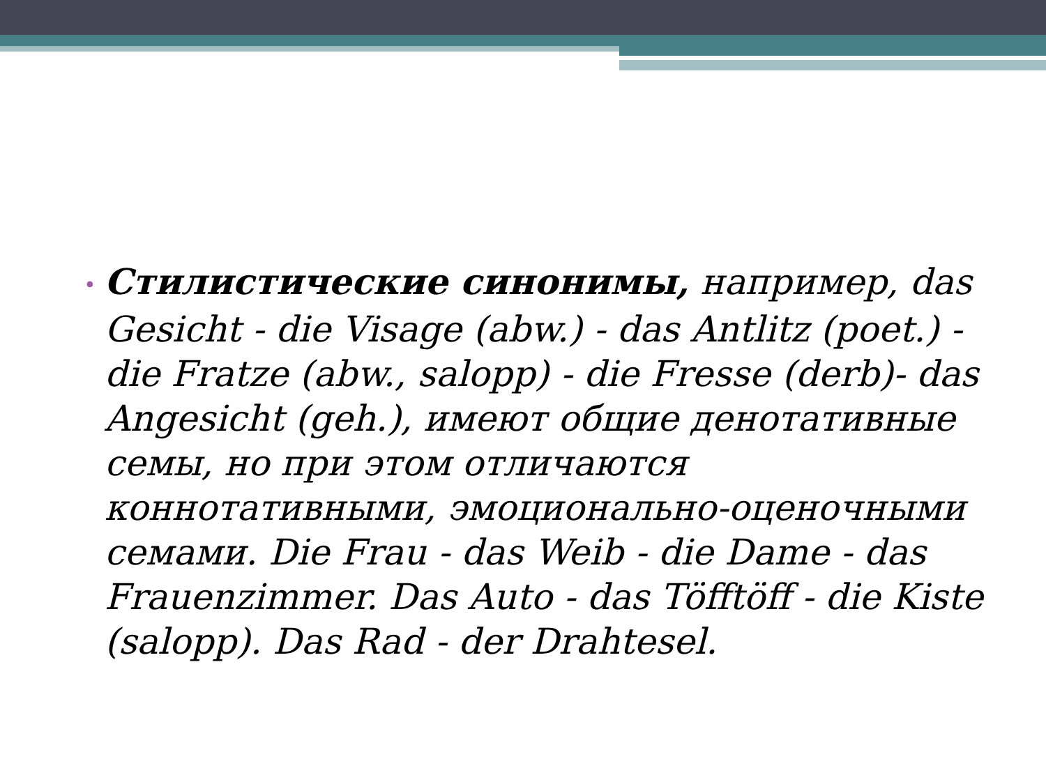• Стилистические синонимы, например, das Gesicht - die Visage (abw.) - das Antlitz (poet.) - die Fratze (abw., salopp) - die Fresse (derb)- das Angesicht (geh.), имеют общие денотативные семы, но при этом отличаются коннотативными, эмоционально-оценочными семами. Die Frau - das Weib - die Dame - das Frauenzimmer. Das Auto - das Töfftöff - die Kiste (salopp). Das Rad - der Drahtesel.